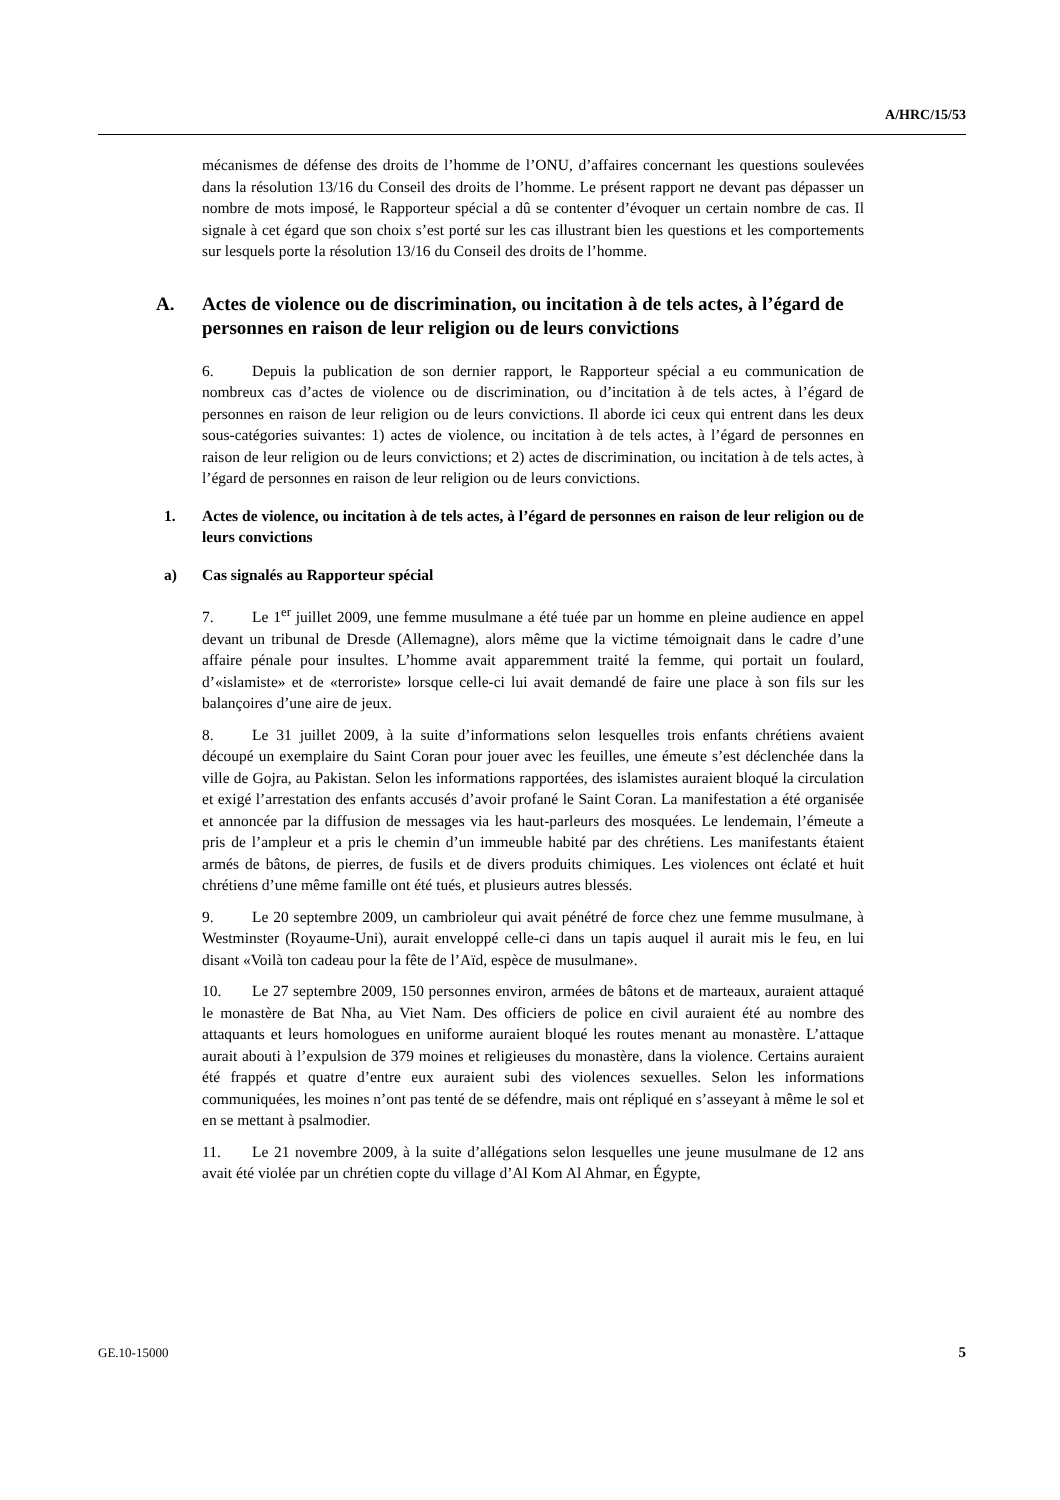A/HRC/15/53
mécanismes de défense des droits de l’homme de l’ONU, d’affaires concernant les questions soulevées dans la résolution 13/16 du Conseil des droits de l’homme. Le présent rapport ne devant pas dépasser un nombre de mots imposé, le Rapporteur spécial a dû se contenter d’évoquer un certain nombre de cas. Il signale à cet égard que son choix s’est porté sur les cas illustrant bien les questions et les comportements sur lesquels porte la résolution 13/16 du Conseil des droits de l’homme.
A. Actes de violence ou de discrimination, ou incitation à de tels actes, à l’égard de personnes en raison de leur religion ou de leurs convictions
6. Depuis la publication de son dernier rapport, le Rapporteur spécial a eu communication de nombreux cas d’actes de violence ou de discrimination, ou d’incitation à de tels actes, à l’égard de personnes en raison de leur religion ou de leurs convictions. Il aborde ici ceux qui entrent dans les deux sous-catégories suivantes: 1) actes de violence, ou incitation à de tels actes, à l’égard de personnes en raison de leur religion ou de leurs convictions; et 2) actes de discrimination, ou incitation à de tels actes, à l’égard de personnes en raison de leur religion ou de leurs convictions.
1. Actes de violence, ou incitation à de tels actes, à l’égard de personnes en raison de leur religion ou de leurs convictions
a) Cas signalés au Rapporteur spécial
7. Le 1<sup>er</sup> juillet 2009, une femme musulmane a été tuée par un homme en pleine audience en appel devant un tribunal de Dresde (Allemagne), alors même que la victime témoignait dans le cadre d’une affaire pénale pour insultes. L’homme avait apparemment traité la femme, qui portait un foulard, d’«islamiste» et de «terroriste» lorsque celle-ci lui avait demandé de faire une place à son fils sur les balançoires d’une aire de jeux.
8. Le 31 juillet 2009, à la suite d’informations selon lesquelles trois enfants chrétiens avaient découpé un exemplaire du Saint Coran pour jouer avec les feuilles, une émeute s’est déclenchée dans la ville de Gojra, au Pakistan. Selon les informations rapportées, des islamistes auraient bloqué la circulation et exigé l’arrestation des enfants accusés d’avoir profané le Saint Coran. La manifestation a été organisée et annoncée par la diffusion de messages via les haut-parleurs des mosquées. Le lendemain, l’émeute a pris de l’ampleur et a pris le chemin d’un immeuble habité par des chrétiens. Les manifestants étaient armés de bâtons, de pierres, de fusils et de divers produits chimiques. Les violences ont éclaté et huit chrétiens d’une même famille ont été tués, et plusieurs autres blessés.
9. Le 20 septembre 2009, un cambrioleur qui avait pénétré de force chez une femme musulmane, à Westminster (Royaume-Uni), aurait enveloppé celle-ci dans un tapis auquel il aurait mis le feu, en lui disant «Voilà ton cadeau pour la fête de l’Aïd, espèce de musulmane».
10. Le 27 septembre 2009, 150 personnes environ, armées de bâtons et de marteaux, auraient attaqué le monastère de Bat Nha, au Viet Nam. Des officiers de police en civil auraient été au nombre des attaquants et leurs homologues en uniforme auraient bloqué les routes menant au monastère. L’attaque aurait abouti à l’expulsion de 379 moines et religieuses du monastère, dans la violence. Certains auraient été frappés et quatre d’entre eux auraient subi des violences sexuelles. Selon les informations communiquées, les moines n’ont pas tenté de se défendre, mais ont répliqué en s’asseyant à même le sol et en se mettant à psalmodier.
11. Le 21 novembre 2009, à la suite d’allégations selon lesquelles une jeune musulmane de 12 ans avait été violée par un chrétien copte du village d’Al Kom Al Ahmar, en Égypte,
GE.10-15000 5